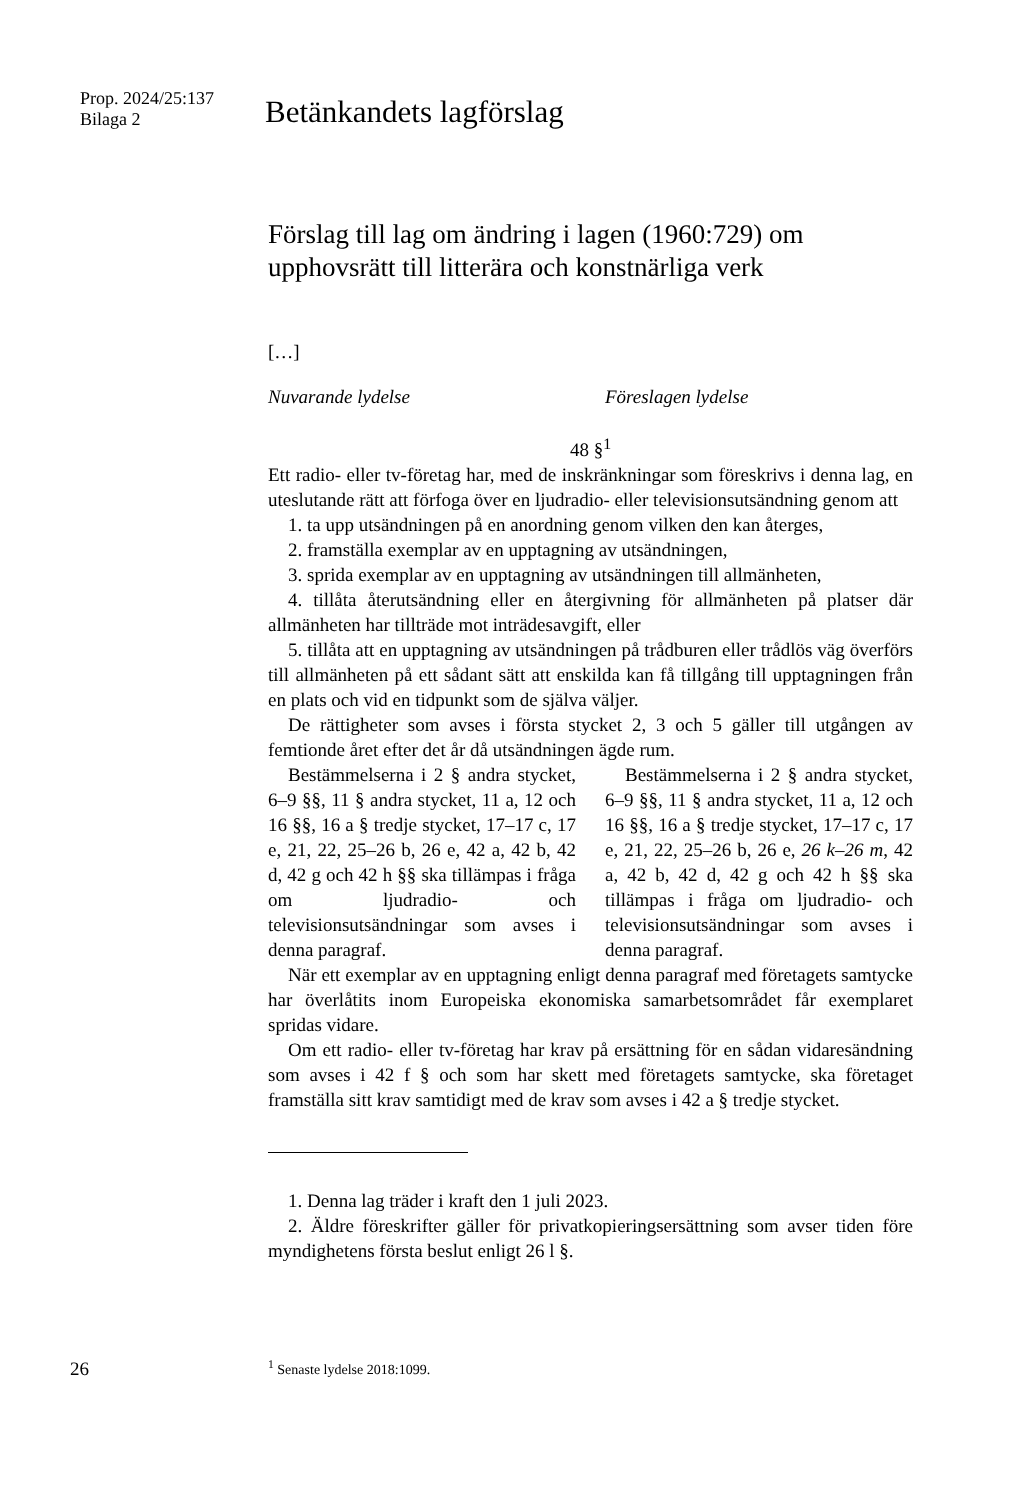Prop. 2024/25:137
Bilaga 2
Betänkandets lagförslag
Förslag till lag om ändring i lagen (1960:729) om upphovsrätt till litterära och konstnärliga verk
[…]
Nuvarande lydelse Föreslagen lydelse
48 §<sup>1</sup>
Ett radio- eller tv-företag har, med de inskränkningar som föreskrivs i denna lag, en uteslutande rätt att förfoga över en ljudradio- eller televisionsutsändning genom att
1. ta upp utsändningen på en anordning genom vilken den kan återges,
2. framställa exemplar av en upptagning av utsändningen,
3. sprida exemplar av en upptagning av utsändningen till allmänheten,
4. tillåta återutsändning eller en återgivning för allmänheten på platser där allmänheten har tillträde mot inträdesavgift, eller
5. tillåta att en upptagning av utsändningen på trådburen eller trådlös väg överförs till allmänheten på ett sådant sätt att enskilda kan få tillgång till upptagningen från en plats och vid en tidpunkt som de själva väljer.
De rättigheter som avses i första stycket 2, 3 och 5 gäller till utgången av femtionde året efter det år då utsändningen ägde rum.
Bestämmelserna i 2 § andra stycket, 6–9 §§, 11 § andra stycket, 11 a, 12 och 16 §§, 16 a § tredje stycket, 17–17 c, 17 e, 21, 22, 25–26 b, 26 e, 42 a, 42 b, 42 d, 42 g och 42 h §§ ska tillämpas i fråga om ljudradio- och televisionsutsändningar som avses i denna paragraf.
Bestämmelserna i 2 § andra stycket, 6–9 §§, 11 § andra stycket, 11 a, 12 och 16 §§, 16 a § tredje stycket, 17–17 c, 17 e, 21, 22, 25–26 b, 26 e, 26 k–26 m, 42 a, 42 b, 42 d, 42 g och 42 h §§ ska tillämpas i fråga om ljudradio- och televisionsutsändningar som avses i denna paragraf.
När ett exemplar av en upptagning enligt denna paragraf med företagets samtycke har överlåtits inom Europeiska ekonomiska samarbetsområdet får exemplaret spridas vidare.
Om ett radio- eller tv-företag har krav på ersättning för en sådan vidaresändning som avses i 42 f § och som har skett med företagets samtycke, ska företaget framställa sitt krav samtidigt med de krav som avses i 42 a § tredje stycket.
1. Denna lag träder i kraft den 1 juli 2023.
2. Äldre föreskrifter gäller för privatkopieringsersättning som avser tiden före myndighetens första beslut enligt 26 l §.
26
<sup>1</sup> Senaste lydelse 2018:1099.